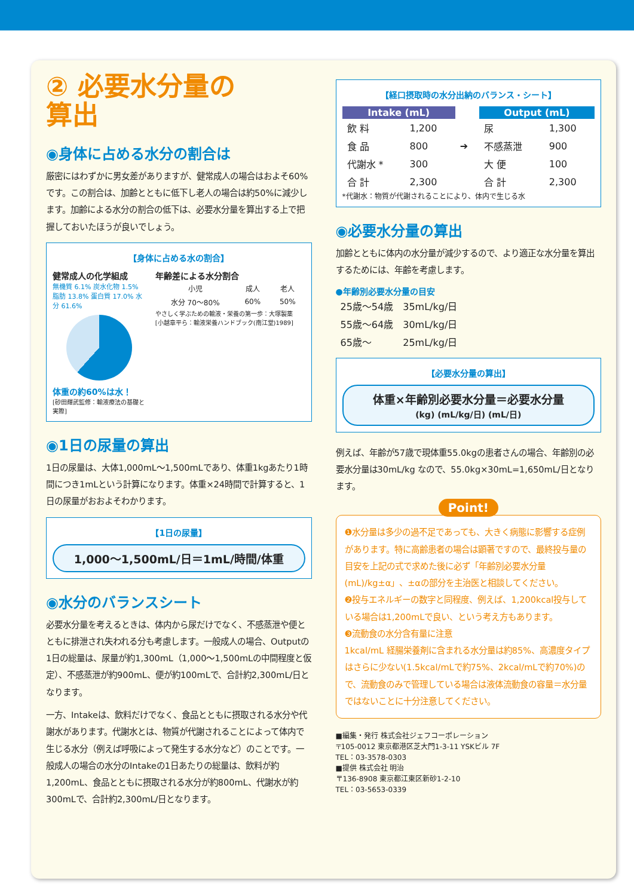② 必要水分量の
算出
◉身体に占める水分の割合は
厳密にはわずかに男女差がありますが、健常成人の場合はおよそ60%です。この割合は、加齢とともに低下し老人の場合は約50%に減少します。加齢による水分の割合の低下は、必要水分量を算出する上で把握しておいたほうが良いでしょう。
【身体に占める水の割合】
健常成人の化学組成
無機質 6.1% 炭水化物 1.5% 脂肪 13.8% 蛋白質 17.0% 水分 61.6%
体重の約60%は水！
[砂田輝武監修：輸液療法の基礎と実際]
年齢差による水分割合
| 小児 | 成人 | 老人 |
| 水分 70〜80% | 60% | 50% |
やさしく学ぶための輸液・栄養の第一歩：大塚製薬
[小越章平ら：輸液栄養ハンドブック(南江堂)1989]
◉1日の尿量の算出
1日の尿量は、大体1,000mL〜1,500mLであり、体重1kgあたり1時間につき1mLという計算になります。体重×24時間で計算すると、1日の尿量がおおよそわかります。
【1日の尿量】
1,000〜1,500mL/日＝1mL/時間/体重
◉水分のバランスシート
必要水分量を考えるときは、体内から尿だけでなく、不感蒸泄や便とともに排泄され失われる分も考慮します。一般成人の場合、Outputの1日の総量は、尿量が約1,300mL（1,000〜1,500mLの中間程度と仮定）、不感蒸泄が約900mL、便が約100mLで、合計約2,300mL/日となります。
一方、Intakeは、飲料だけでなく、食品とともに摂取される水分や代謝水があります。代謝水とは、物質が代謝されることによって体内で生じる水分（例えば呼吸によって発生する水分など）のことです。一般成人の場合の水分のIntakeの1日あたりの総量は、飲料が約1,200mL、食品とともに摂取される水分が約800mL、代謝水が約300mLで、合計約2,300mL/日となります。
【経口摂取時の水分出納のバランス・シート】
| Intake (mL) | | | Output (mL) | |
| --- | --- | --- | --- | --- |
| 飲 料 | 1,200 | ➔ | 尿 | 1,300 |
| 食 品 | 800 | | 不感蒸泄 | 900 |
| 代謝水 * | 300 | | 大 便 | 100 |
| 合 計 | 2,300 | | 合 計 | 2,300 |
*代謝水：物質が代謝されることにより、体内で生じる水
◉必要水分量の算出
加齢とともに体内の水分量が減少するので、より適正な水分量を算出するためには、年齢を考慮します。
●年齢別必要水分量の目安
| 25歳〜54歳 | 35mL/kg/日 |
| 55歳〜64歳 | 30mL/kg/日 |
| 65歳〜 | 25mL/kg/日 |
【必要水分量の算出】
体重×年齢別必要水分量＝必要水分量
(kg) (mL/kg/日) (mL/日)
例えば、年齢が57歳で現体重55.0kgの患者さんの場合、年齢別の必要水分量は30mL/kg なので、55.0kg×30mL=1,650mL/日となります。
Point!
❶水分量は多少の過不足であっても、大きく病態に影響する症例があります。特に高齢患者の場合は顕著ですので、最終投与量の目安を上記の式で求めた後に必ず「年齢別必要水分量(mL)/kg±α」、±αの部分を主治医と相談してください。
❷投与エネルギーの数字と同程度、例えば、1,200kcal投与している場合は1,200mLで良い、という考え方もあります。
❸流動食の水分含有量に注意
1kcal/mL 経腸栄養剤に含まれる水分量は約85%、高濃度タイプはさらに少ない(1.5kcal/mLで約75%、2kcal/mLで約70%)ので、流動食のみで管理している場合は液体流動食の容量＝水分量ではないことに十分注意してください。
■編集・発行 株式会社ジェフコーポレーション
〒105-0012 東京都港区芝大門1-3-11 YSKビル 7F
TEL：03-3578-0303
■提供 株式会社 明治
〒136-8908 東京都江東区新砂1-2-10
TEL：03-5653-0339